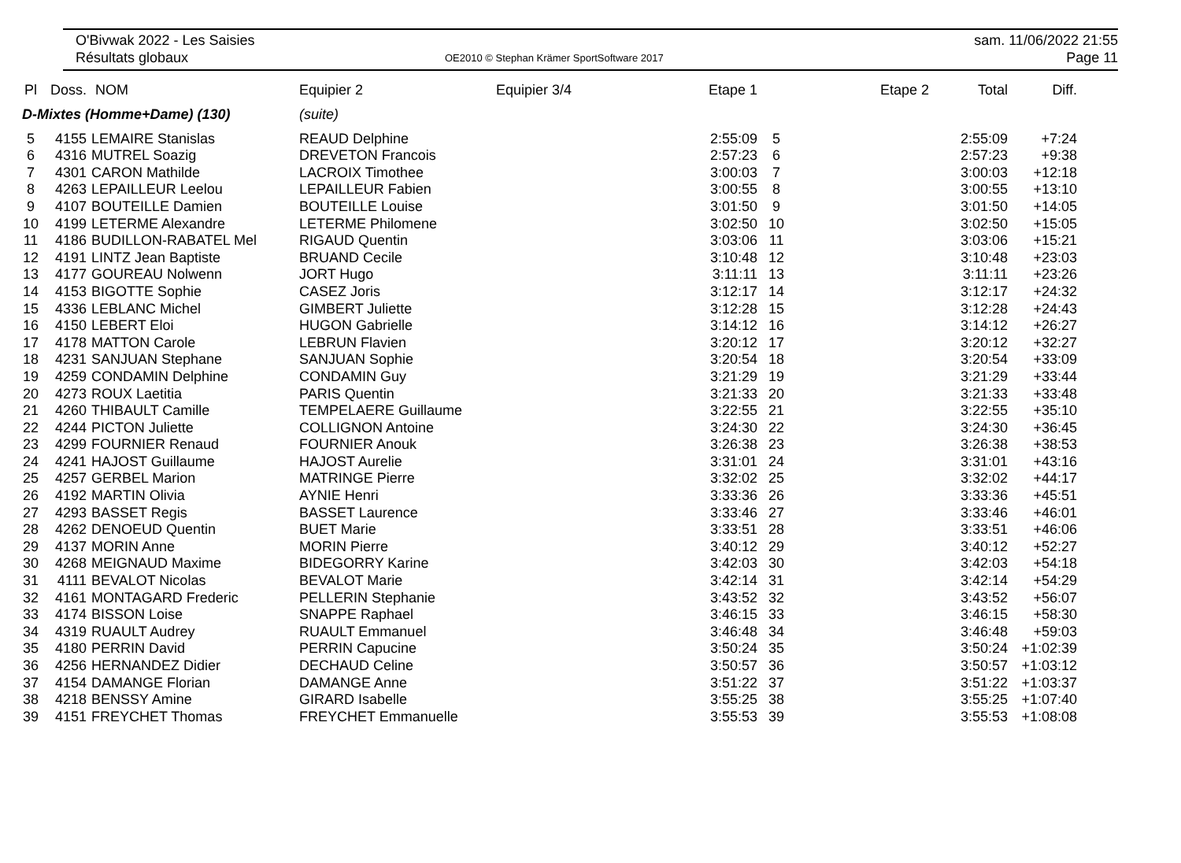O'Bivwak 2022 - Les Saisies
Résultats globaux
OE2010 © Stephan Krämer SportSoftware 2017
sam. 11/06/2022 21:55
Page 11
| Pl | Doss. | NOM | Equipier 2 | Equipier 3/4 | Etape 1 | | Etape 2 | Total | Diff. |
| --- | --- | --- | --- | --- | --- | --- | --- | --- | --- |
| D-Mixtes (Homme+Dame) (130) | | | (suite) | | | | | | |
| 5 | 4155 | LEMAIRE Stanislas | REAUD Delphine | | 2:55:09 | 5 | | 2:55:09 | +7:24 |
| 6 | 4316 | MUTREL Soazig | DREVETON Francois | | 2:57:23 | 6 | | 2:57:23 | +9:38 |
| 7 | 4301 | CARON Mathilde | LACROIX Timothee | | 3:00:03 | 7 | | 3:00:03 | +12:18 |
| 8 | 4263 | LEPAILLEUR Leelou | LEPAILLEUR Fabien | | 3:00:55 | 8 | | 3:00:55 | +13:10 |
| 9 | 4107 | BOUTEILLE Damien | BOUTEILLE Louise | | 3:01:50 | 9 | | 3:01:50 | +14:05 |
| 10 | 4199 | LETERME Alexandre | LETERME Philomene | | 3:02:50 | 10 | | 3:02:50 | +15:05 |
| 11 | 4186 | BUDILLON-RABATEL Mel | RIGAUD Quentin | | 3:03:06 | 11 | | 3:03:06 | +15:21 |
| 12 | 4191 | LINTZ Jean Baptiste | BRUAND Cecile | | 3:10:48 | 12 | | 3:10:48 | +23:03 |
| 13 | 4177 | GOUREAU Nolwenn | JORT Hugo | | 3:11:11 | 13 | | 3:11:11 | +23:26 |
| 14 | 4153 | BIGOTTE Sophie | CASEZ Joris | | 3:12:17 | 14 | | 3:12:17 | +24:32 |
| 15 | 4336 | LEBLANC Michel | GIMBERT Juliette | | 3:12:28 | 15 | | 3:12:28 | +24:43 |
| 16 | 4150 | LEBERT Eloi | HUGON Gabrielle | | 3:14:12 | 16 | | 3:14:12 | +26:27 |
| 17 | 4178 | MATTON Carole | LEBRUN Flavien | | 3:20:12 | 17 | | 3:20:12 | +32:27 |
| 18 | 4231 | SANJUAN Stephane | SANJUAN Sophie | | 3:20:54 | 18 | | 3:20:54 | +33:09 |
| 19 | 4259 | CONDAMIN Delphine | CONDAMIN Guy | | 3:21:29 | 19 | | 3:21:29 | +33:44 |
| 20 | 4273 | ROUX Laetitia | PARIS Quentin | | 3:21:33 | 20 | | 3:21:33 | +33:48 |
| 21 | 4260 | THIBAULT Camille | TEMPELAERE Guillaume | | 3:22:55 | 21 | | 3:22:55 | +35:10 |
| 22 | 4244 | PICTON Juliette | COLLIGNON Antoine | | 3:24:30 | 22 | | 3:24:30 | +36:45 |
| 23 | 4299 | FOURNIER Renaud | FOURNIER Anouk | | 3:26:38 | 23 | | 3:26:38 | +38:53 |
| 24 | 4241 | HAJOST Guillaume | HAJOST Aurelie | | 3:31:01 | 24 | | 3:31:01 | +43:16 |
| 25 | 4257 | GERBEL Marion | MATRINGE Pierre | | 3:32:02 | 25 | | 3:32:02 | +44:17 |
| 26 | 4192 | MARTIN Olivia | AYNIE Henri | | 3:33:36 | 26 | | 3:33:36 | +45:51 |
| 27 | 4293 | BASSET Regis | BASSET Laurence | | 3:33:46 | 27 | | 3:33:46 | +46:01 |
| 28 | 4262 | DENOEUD Quentin | BUET Marie | | 3:33:51 | 28 | | 3:33:51 | +46:06 |
| 29 | 4137 | MORIN Anne | MORIN Pierre | | 3:40:12 | 29 | | 3:40:12 | +52:27 |
| 30 | 4268 | MEIGNAUD Maxime | BIDEGORRY Karine | | 3:42:03 | 30 | | 3:42:03 | +54:18 |
| 31 | 4111 | BEVALOT Nicolas | BEVALOT Marie | | 3:42:14 | 31 | | 3:42:14 | +54:29 |
| 32 | 4161 | MONTAGARD Frederic | PELLERIN Stephanie | | 3:43:52 | 32 | | 3:43:52 | +56:07 |
| 33 | 4174 | BISSON Loise | SNAPPE Raphael | | 3:46:15 | 33 | | 3:46:15 | +58:30 |
| 34 | 4319 | RUAULT Audrey | RUAULT Emmanuel | | 3:46:48 | 34 | | 3:46:48 | +59:03 |
| 35 | 4180 | PERRIN David | PERRIN Capucine | | 3:50:24 | 35 | | 3:50:24 | +1:02:39 |
| 36 | 4256 | HERNANDEZ Didier | DECHAUD Celine | | 3:50:57 | 36 | | 3:50:57 | +1:03:12 |
| 37 | 4154 | DAMANGE Florian | DAMANGE Anne | | 3:51:22 | 37 | | 3:51:22 | +1:03:37 |
| 38 | 4218 | BENSSY Amine | GIRARD Isabelle | | 3:55:25 | 38 | | 3:55:25 | +1:07:40 |
| 39 | 4151 | FREYCHET Thomas | FREYCHET Emmanuelle | | 3:55:53 | 39 | | 3:55:53 | +1:08:08 |